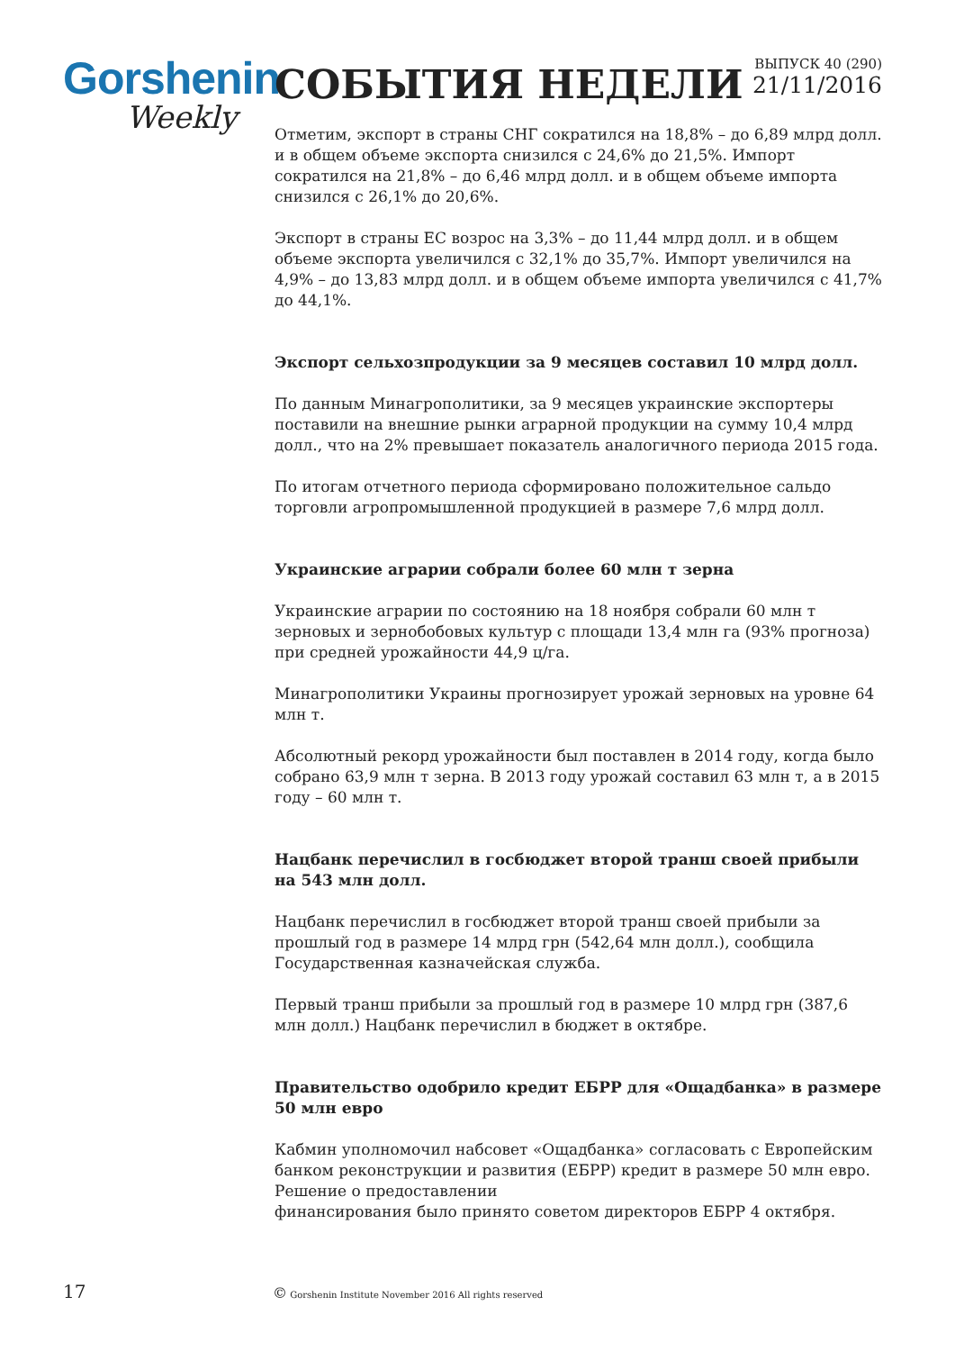Gorshenin
Weekly
СОБЫТИЯ НЕДЕЛИ
ВЫПУСК 40 (290)
21/11/2016
Отметим, экспорт в страны СНГ сократился на 18,8% – до 6,89 млрд долл. и в общем объеме экспорта снизился с 24,6% до 21,5%. Импорт сократился на 21,8% – до 6,46 млрд долл. и в общем объеме импорта снизился с 26,1% до 20,6%.
Экспорт в страны ЕС возрос на 3,3% – до 11,44 млрд долл. и в общем объеме экспорта увеличился с 32,1% до 35,7%. Импорт увеличился на 4,9% – до 13,83 млрд долл. и в общем объеме импорта увеличился с 41,7% до 44,1%.
Экспорт сельхозпродукции за 9 месяцев составил 10 млрд долл.
По данным Минагрополитики, за 9 месяцев украинские экспортеры поставили на внешние рынки аграрной продукции на сумму 10,4 млрд долл., что на 2% превышает показатель аналогичного периода 2015 года.
По итогам отчетного периода сформировано положительное сальдо торговли агропромышленной продукцией в размере 7,6 млрд долл.
Украинские аграрии собрали более 60 млн т зерна
Украинские аграрии по состоянию на 18 ноября собрали 60 млн т зерновых и зернобобовых культур с площади 13,4 млн га (93% прогноза) при средней урожайности 44,9 ц/га.
Минагрополитики Украины прогнозирует урожай зерновых на уровне 64 млн т.
Абсолютный рекорд урожайности был поставлен в 2014 году, когда было собрано 63,9 млн т зерна. В 2013 году урожай составил 63 млн т, а в 2015 году – 60 млн т.
Нацбанк перечислил в госбюджет второй транш своей прибыли на 543 млн долл.
Нацбанк перечислил в госбюджет второй транш своей прибыли за прошлый год в размере 14 млрд грн (542,64 млн долл.), сообщила Государственная казначейская служба.
Первый транш прибыли за прошлый год в размере 10 млрд грн (387,6 млн долл.) Нацбанк перечислил в бюджет в октябре.
Правительство одобрило кредит ЕБРР для «Ощадбанка» в размере 50 млн евро
Кабмин уполномочил набсовет «Ощадбанка» согласовать с Европейским банком реконструкции и развития (ЕБРР) кредит в размере 50 млн евро. Решение о предоставлении
финансирования было принято советом директоров ЕБРР 4 октября.
17
© Gorshenin Institute November 2016 All rights reserved